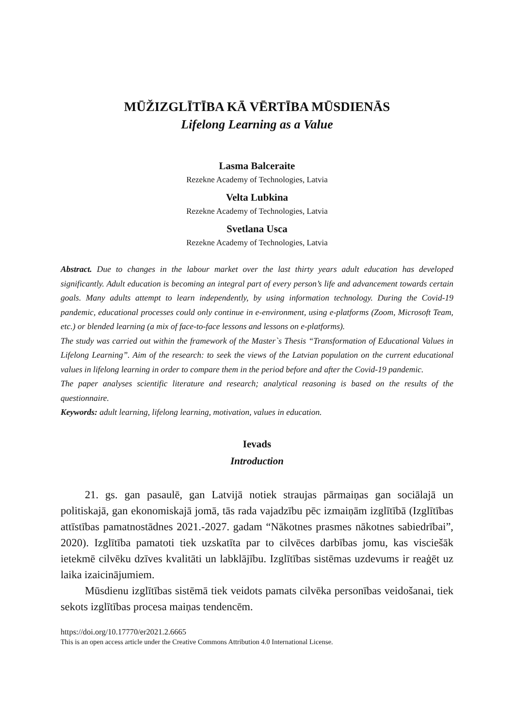MŪŽIZGLĪTĪBA KĀ VĒRTĪBA MŪSDIENĀS
Lifelong Learning as a Value
Lasma Balceraite
Rezekne Academy of Technologies, Latvia
Velta Lubkina
Rezekne Academy of Technologies, Latvia
Svetlana Usca
Rezekne Academy of Technologies, Latvia
Abstract. Due to changes in the labour market over the last thirty years adult education has developed significantly. Adult education is becoming an integral part of every person’s life and advancement towards certain goals. Many adults attempt to learn independently, by using information technology. During the Covid-19 pandemic, educational processes could only continue in e-environment, using e-platforms (Zoom, Microsoft Team, etc.) or blended learning (a mix of face-to-face lessons and lessons on e-platforms).
The study was carried out within the framework of the Master`s Thesis “Transformation of Educational Values in Lifelong Learning”. Aim of the research: to seek the views of the Latvian population on the current educational values in lifelong learning in order to compare them in the period before and after the Covid-19 pandemic.
The paper analyses scientific literature and research; analytical reasoning is based on the results of the questionnaire.
Keywords: adult learning, lifelong learning, motivation, values in education.
Ievads
Introduction
21. gs. gan pasaulē, gan Latvijā notiek straujas pārmaiņas gan sociālajā un politiskajā, gan ekonomiskajā jomā, tās rada vajadzību pēc izmaiņām izglītībā (Izglītības attīstības pamatnostādnes 2021.-2027. gadam “Nākotnes prasmes nākotnes sabiedrībai”, 2020). Izglītība pamatoti tiek uzskatīta par to cilvēces darbības jomu, kas visciešāk ietekmē cilvēku dzīves kvalitāti un labklājību. Izglītības sistēmas uzdevums ir reaģēt uz laika izaicinājumiem.
Mūsdienu izglītības sistēmā tiek veidots pamats cilvēka personības veidošanai, tiek sekots izglītības procesa maiņas tendencēm.
https://doi.org/10.17770/er2021.2.6665
This is an open access article under the Creative Commons Attribution 4.0 International License.